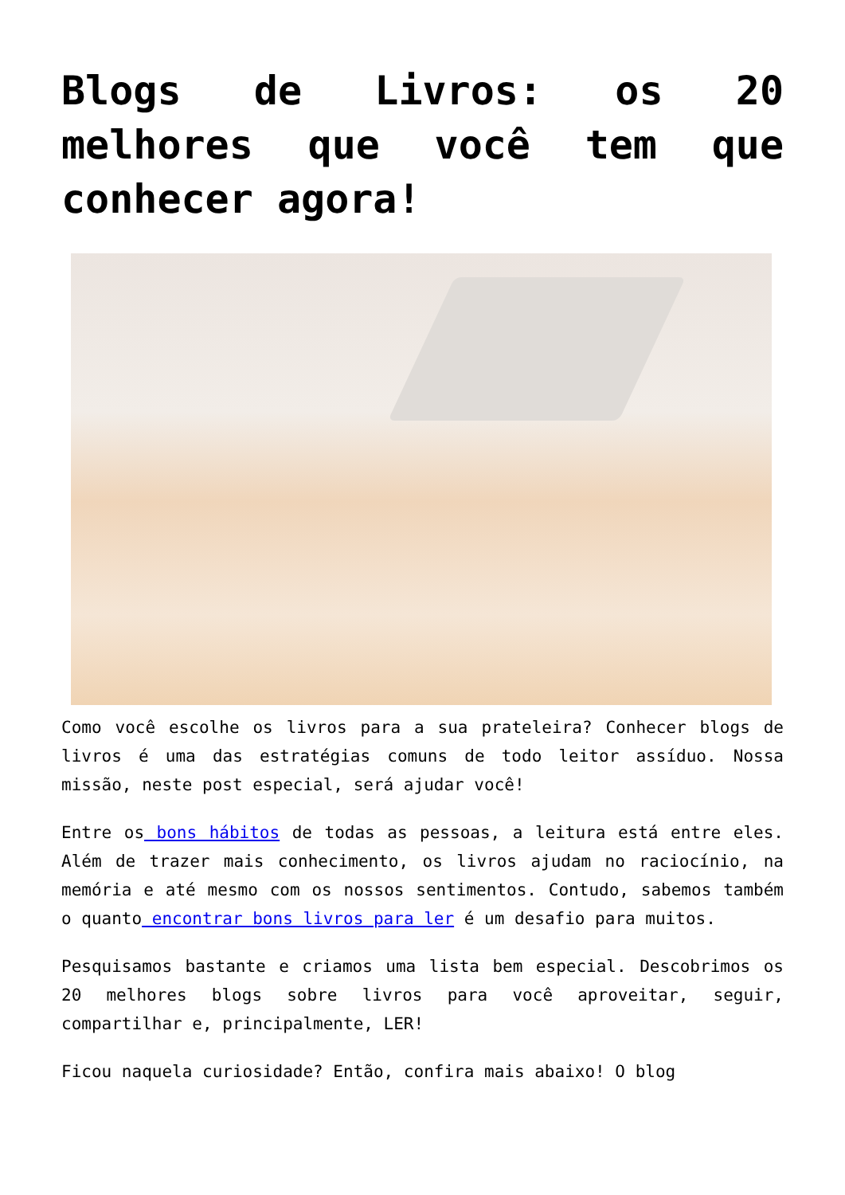Blogs de Livros: os 20 melhores que você tem que conhecer agora!
Como você escolhe os livros para a sua prateleira? Conhecer blogs de livros é uma das estratégias comuns de todo leitor assíduo. Nossa missão, neste post especial, será ajudar você!
Entre os bons hábitos de todas as pessoas, a leitura está entre eles. Além de trazer mais conhecimento, os livros ajudam no raciocínio, na memória e até mesmo com os nossos sentimentos. Contudo, sabemos também o quanto encontrar bons livros para ler é um desafio para muitos.
Pesquisamos bastante e criamos uma lista bem especial. Descobrimos os 20 melhores blogs sobre livros para você aproveitar, seguir, compartilhar e, principalmente, LER!
Ficou naquela curiosidade? Então, confira mais abaixo! O blog